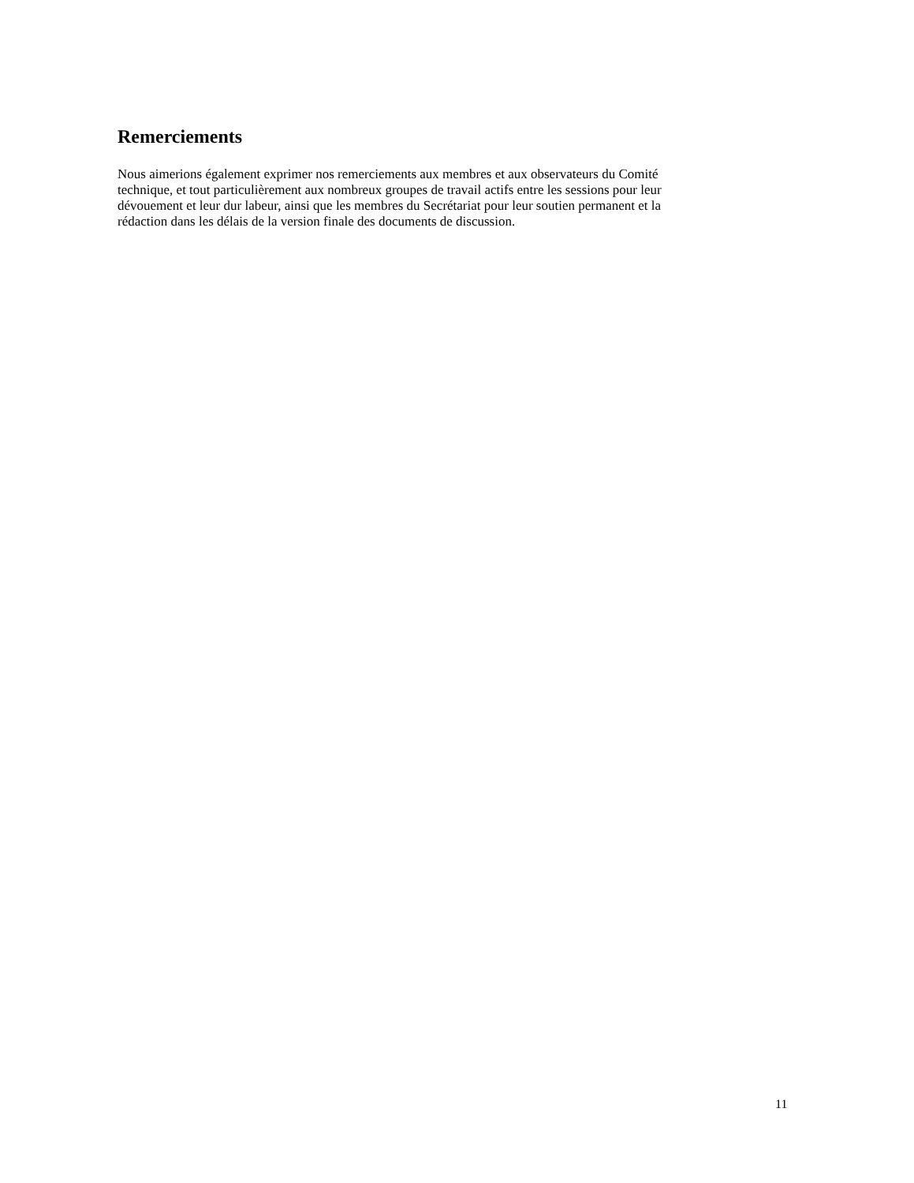Remerciements
Nous aimerions également exprimer nos remerciements aux membres et aux observateurs du Comité
technique, et tout particulièrement aux nombreux groupes de travail actifs entre les sessions pour leur
dévouement et leur dur labeur, ainsi que les membres du Secrétariat pour leur soutien permanent et la
rédaction dans les délais de la version finale des documents de discussion.
11